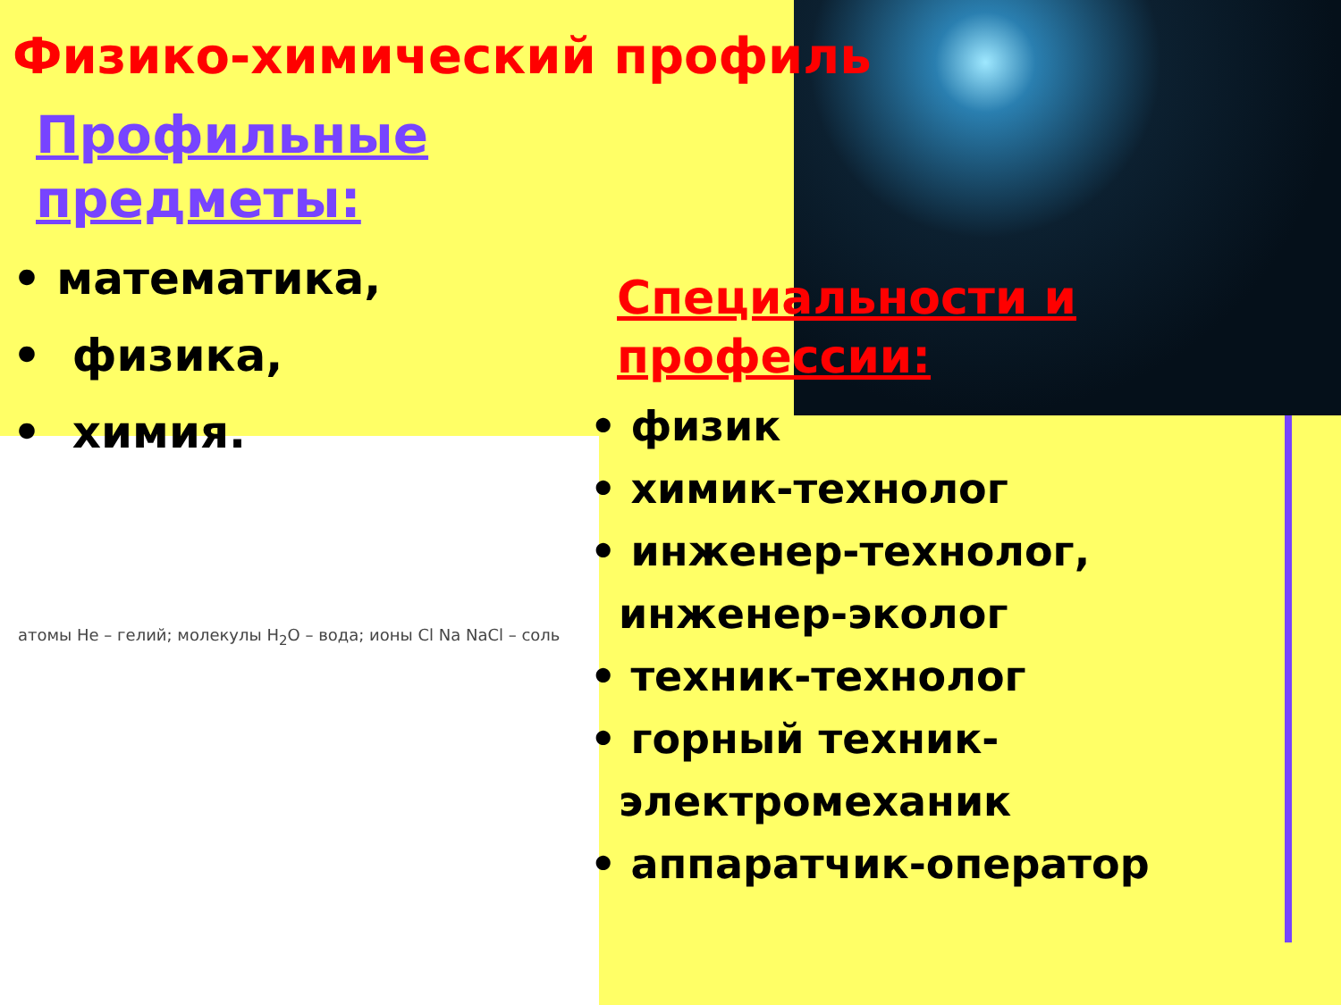Физико-химический профиль
Профильные
предметы:
• математика,
• физика,
• химия.
атомы He – гелий; молекулы H<sub>2</sub>O – вода; ионы Cl Na NaCl – соль
Специальности и
профессии:
• физик
• химик-технолог
• инженер-технолог,
инженер-эколог
• техник-технолог
• горный техник-
электромеханик
• аппаратчик-оператор